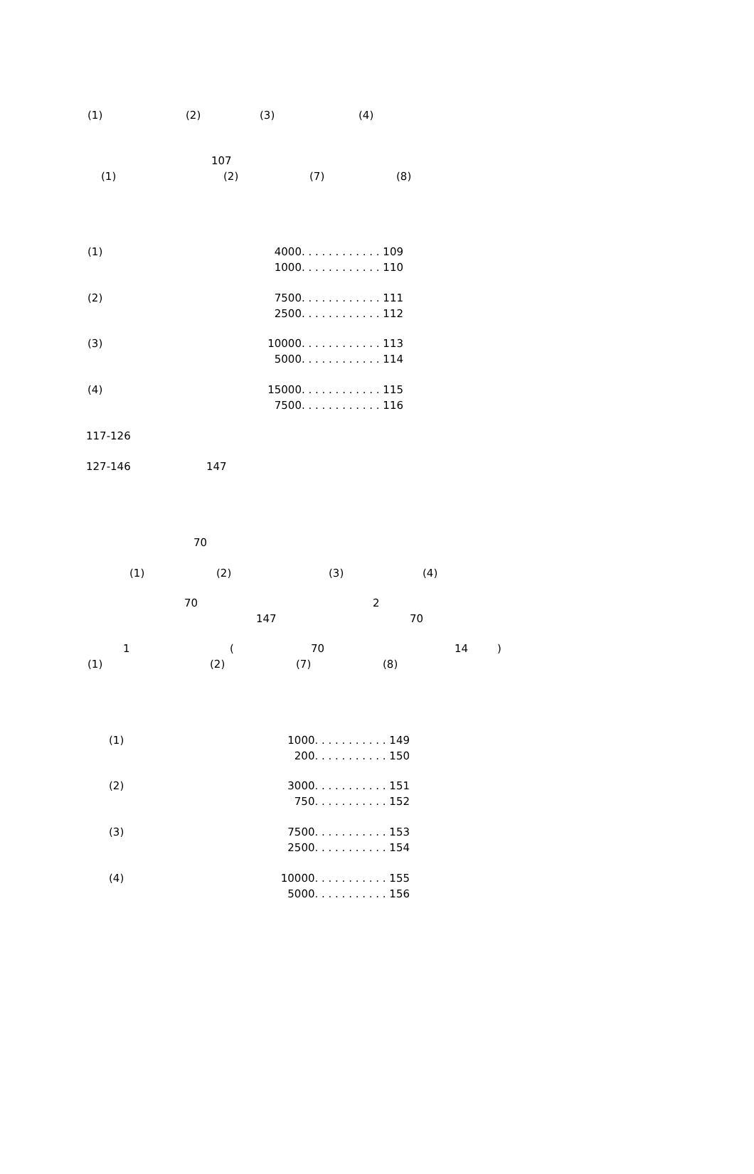(1) (2) (3) (4)
107
(1) (2) (7) (8)
(1) 4000. . . . . . . . . . . . 109
1000. . . . . . . . . . . . 110
(2) 7500. . . . . . . . . . . . 111
2500. . . . . . . . . . . . 112
(3) 10000. . . . . . . . . . . . 113
5000. . . . . . . . . . . . 114
(4) 15000. . . . . . . . . . . . 115
7500. . . . . . . . . . . . 116
117-126
127-146 147
70
(1) (2) (3) (4)
70 2
147 70
1 (70 14)
(1) (2) (7) (8)
(1) 1000. . . . . . . . . . . 149
200. . . . . . . . . . . 150
(2) 3000. . . . . . . . . . . 151
750. . . . . . . . . . . 152
(3) 7500. . . . . . . . . . . 153
2500. . . . . . . . . . . 154
(4) 10000. . . . . . . . . . . 155
5000. . . . . . . . . . . 156